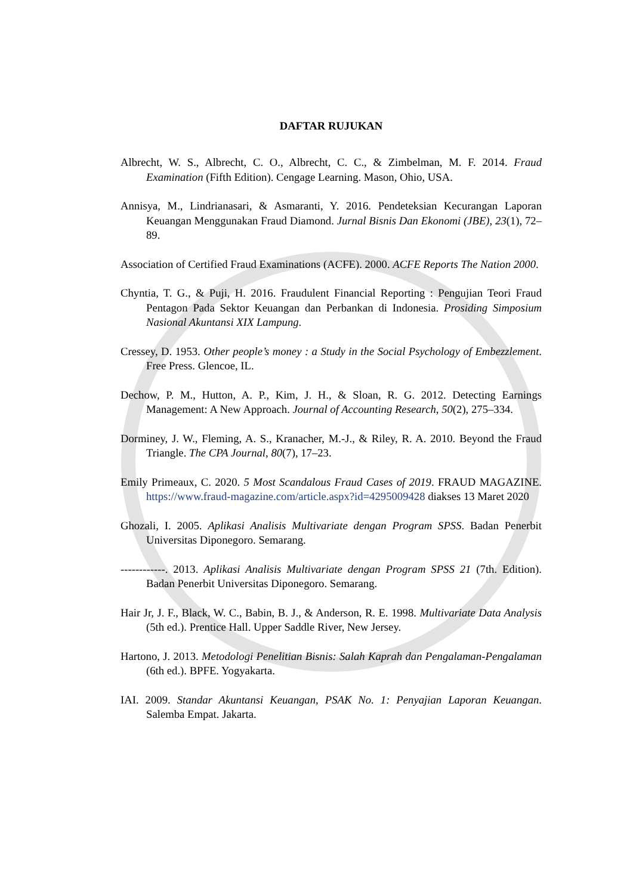DAFTAR RUJUKAN
Albrecht, W. S., Albrecht, C. O., Albrecht, C. C., & Zimbelman, M. F. 2014. Fraud Examination (Fifth Edition). Cengage Learning. Mason, Ohio, USA.
Annisya, M., Lindrianasari, & Asmaranti, Y. 2016. Pendeteksian Kecurangan Laporan Keuangan Menggunakan Fraud Diamond. Jurnal Bisnis Dan Ekonomi (JBE), 23(1), 72–89.
Association of Certified Fraud Examinations (ACFE). 2000. ACFE Reports The Nation 2000.
Chyntia, T. G., & Puji, H. 2016. Fraudulent Financial Reporting : Pengujian Teori Fraud Pentagon Pada Sektor Keuangan dan Perbankan di Indonesia. Prosiding Simposium Nasional Akuntansi XIX Lampung.
Cressey, D. 1953. Other people’s money : a Study in the Social Psychology of Embezzlement. Free Press. Glencoe, IL.
Dechow, P. M., Hutton, A. P., Kim, J. H., & Sloan, R. G. 2012. Detecting Earnings Management: A New Approach. Journal of Accounting Research, 50(2), 275–334.
Dorminey, J. W., Fleming, A. S., Kranacher, M.-J., & Riley, R. A. 2010. Beyond the Fraud Triangle. The CPA Journal, 80(7), 17–23.
Emily Primeaux, C. 2020. 5 Most Scandalous Fraud Cases of 2019. FRAUD MAGAZINE. https://www.fraud-magazine.com/article.aspx?id=4295009428 diakses 13 Maret 2020
Ghozali, I. 2005. Aplikasi Analisis Multivariate dengan Program SPSS. Badan Penerbit Universitas Diponegoro. Semarang.
------------. 2013. Aplikasi Analisis Multivariate dengan Program SPSS 21 (7th. Edition). Badan Penerbit Universitas Diponegoro. Semarang.
Hair Jr, J. F., Black, W. C., Babin, B. J., & Anderson, R. E. 1998. Multivariate Data Analysis (5th ed.). Prentice Hall. Upper Saddle River, New Jersey.
Hartono, J. 2013. Metodologi Penelitian Bisnis: Salah Kaprah dan Pengalaman-Pengalaman (6th ed.). BPFE. Yogyakarta.
IAI. 2009. Standar Akuntansi Keuangan, PSAK No. 1: Penyajian Laporan Keuangan. Salemba Empat. Jakarta.